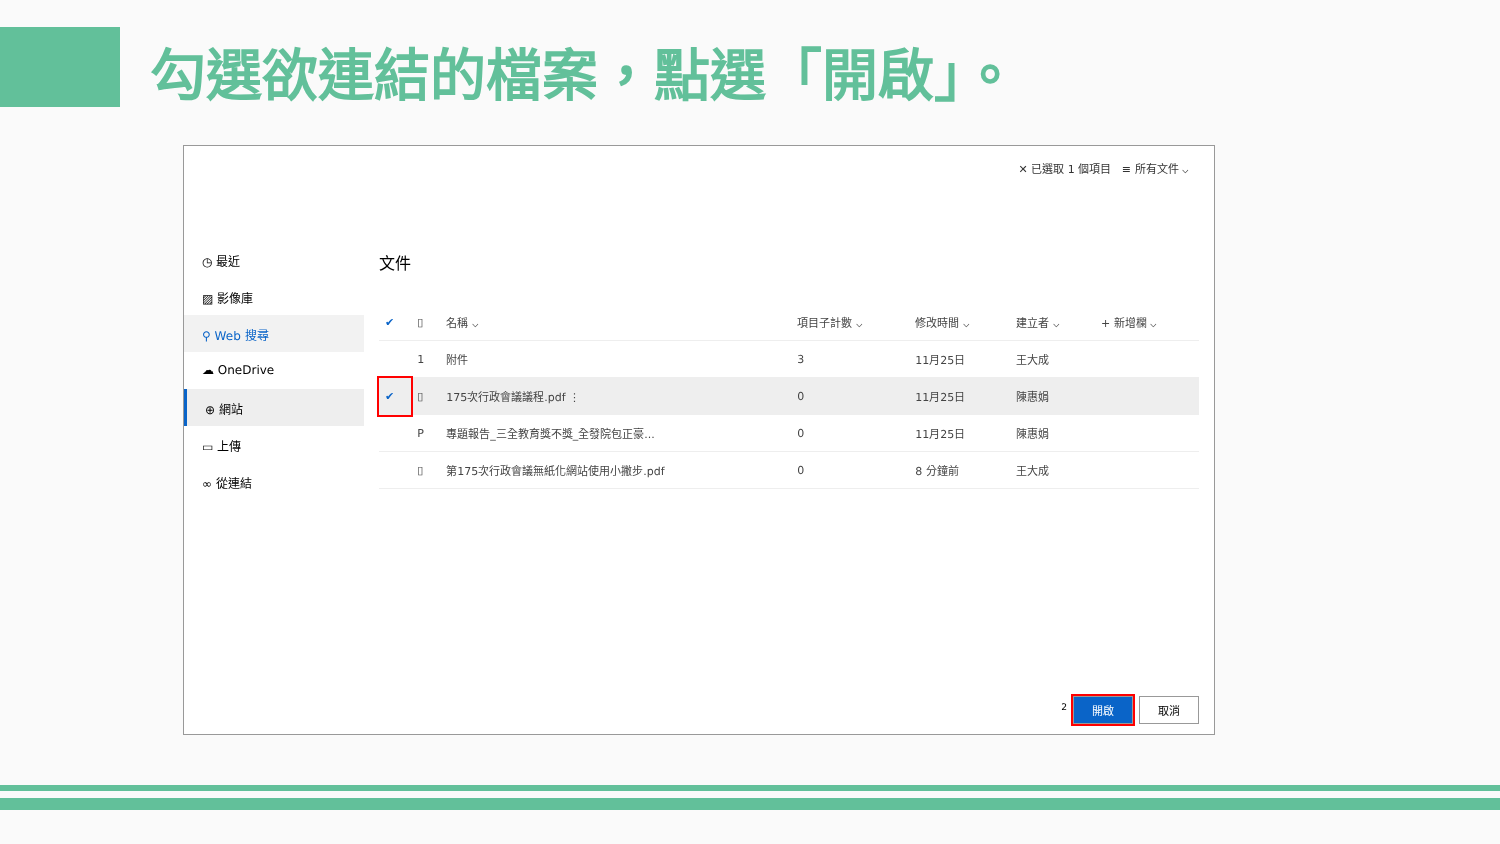勾選欲連結的檔案，點選「開啟」。
◷ 最近
▨ 影像庫
⚲ Web 搜尋
☁ OneDrive
⊕ 網站
▭ 上傳
∞ 從連結
✕ 已選取 1 個項目 ≡ 所有文件 ⌵
文件
| ✔ | ▯ | 名稱 ⌵ | 項目子計數 ⌵ | 修改時間 ⌵ | 建立者 ⌵ | + 新增欄 ⌵ |
| --- | --- | --- | --- | --- | --- | --- |
| | 1 | 附件 | 3 | 11月25日 | 王大成 | |
| ✔ | ▯ | 175次行政會議議程.pdf ⋮ | 0 | 11月25日 | 陳惠娟 | |
| | P | 專題報告_三全教育獎不獎_全發院包正豪... | 0 | 11月25日 | 陳惠娟 | |
| | ▯ | 第175次行政會議無紙化網站使用小撇步.pdf | 0 | 8 分鐘前 | 王大成 | |
<sup>2</sup> 開啟 取消